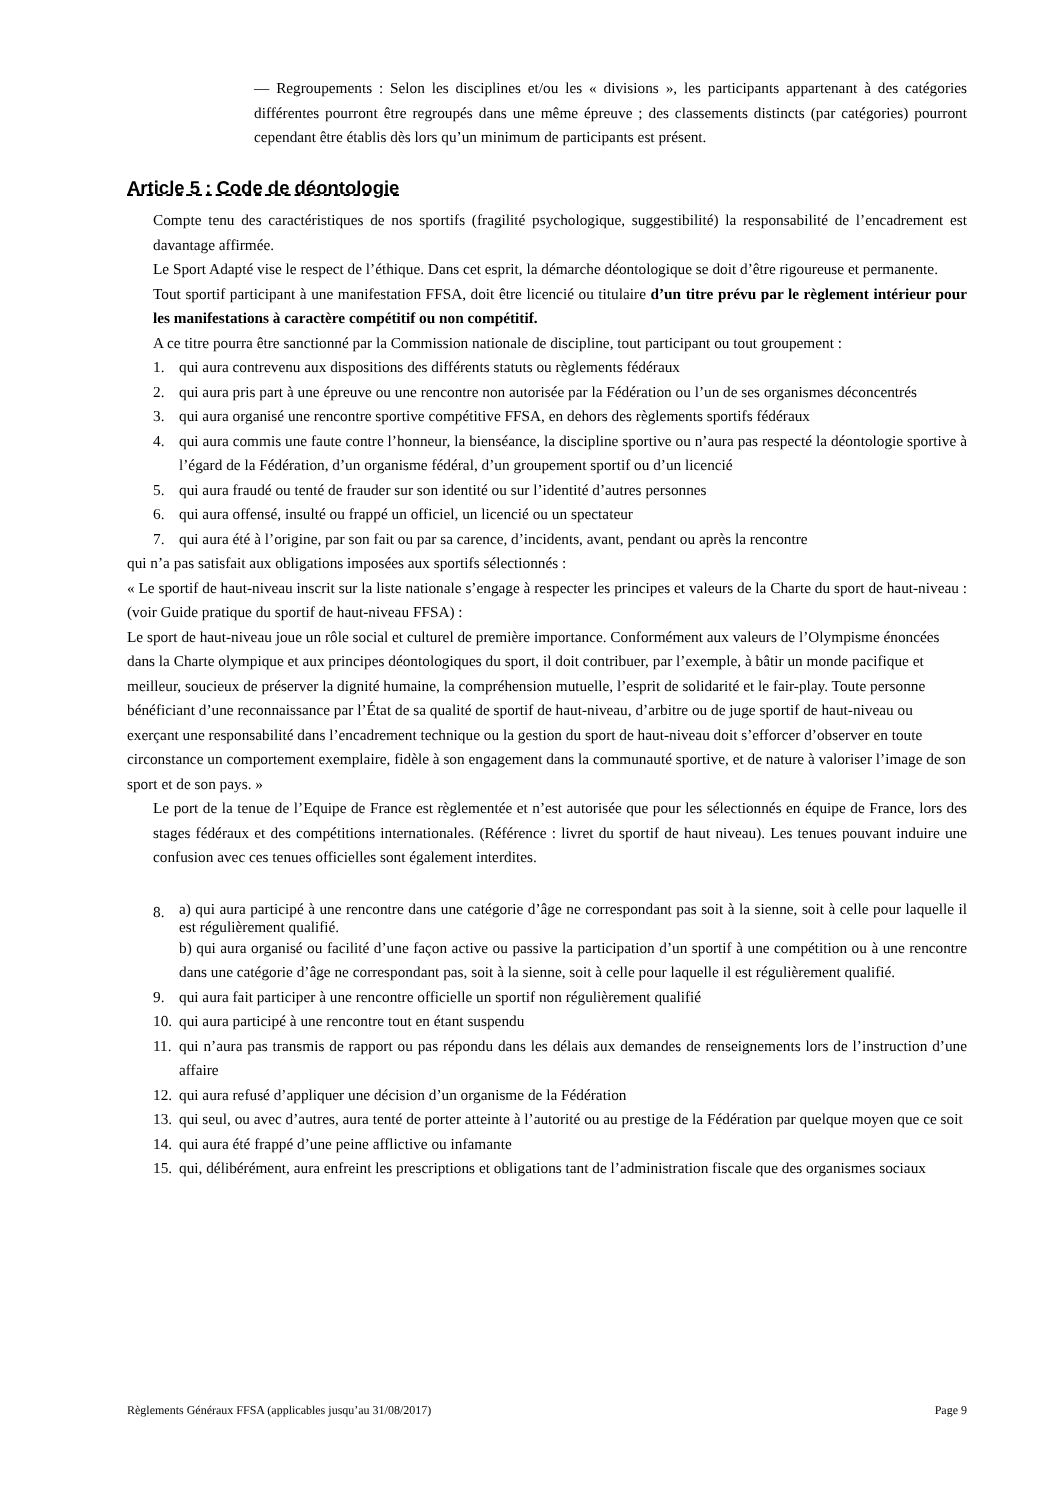— Regroupements : Selon les disciplines et/ou les « divisions », les participants appartenant à des catégories différentes pourront être regroupés dans une même épreuve ; des classements distincts (par catégories) pourront cependant être établis dès lors qu’un minimum de participants est présent.
Article 5 : Code de déontologie
Compte tenu des caractéristiques de nos sportifs (fragilité psychologique, suggestibilité) la responsabilité de l’encadrement est davantage affirmée.
Le Sport Adapté vise le respect de l’éthique. Dans cet esprit, la démarche déontologique se doit d’être rigoureuse et permanente.
Tout sportif participant à une manifestation FFSA, doit être licencié ou titulaire d’un titre prévu par le règlement intérieur pour les manifestations à caractère compétitif ou non compétitif.
A ce titre pourra être sanctionné par la Commission nationale de discipline, tout participant ou tout groupement :
1. qui aura contrevenu aux dispositions des différents statuts ou règlements fédéraux
2. qui aura pris part à une épreuve ou une rencontre non autorisée par la Fédération ou l’un de ses organismes déconcentrés
3. qui aura organisé une rencontre sportive compétitive FFSA, en dehors des règlements sportifs fédéraux
4. qui aura commis une faute contre l’honneur, la bienséance, la discipline sportive ou n’aura pas respecté la déontologie sportive à l’égard de la Fédération, d’un organisme fédéral, d’un groupement sportif ou d’un licencié
5. qui aura fraudé ou tenté de frauder sur son identité ou sur l’identité d’autres personnes
6. qui aura offensé, insulté ou frappé un officiel, un licencié ou un spectateur
7. qui aura été à l’origine, par son fait ou par sa carence, d’incidents, avant, pendant ou après la rencontre
qui n’a pas satisfait aux obligations imposées aux sportifs sélectionnés :
« Le sportif de haut-niveau inscrit sur la liste nationale s’engage à respecter les principes et valeurs de la Charte du sport de haut-niveau : (voir Guide pratique du sportif de haut-niveau FFSA) :
Le sport de haut-niveau joue un rôle social et culturel de première importance. Conformément aux valeurs de l’Olympisme énoncées dans la Charte olympique et aux principes déontologiques du sport, il doit contribuer, par l’exemple, à bâtir un monde pacifique et meilleur, soucieux de préserver la dignité humaine, la compréhension mutuelle, l’esprit de solidarité et le fair-play. Toute personne bénéficiant d’une reconnaissance par l’État de sa qualité de sportif de haut-niveau, d’arbitre ou de juge sportif de haut-niveau ou exerçant une responsabilité dans l’encadrement technique ou la gestion du sport de haut-niveau doit s’efforcer d’observer en toute circonstance un comportement exemplaire, fidèle à son engagement dans la communauté sportive, et de nature à valoriser l’image de son sport et de son pays. »
Le port de la tenue de l’Equipe de France est règlementée et n’est autorisée que pour les sélectionnés en équipe de France, lors des stages fédéraux et des compétitions internationales. (Référence : livret du sportif de haut niveau). Les tenues pouvant induire une confusion avec ces tenues officielles sont également interdites.
8. a) qui aura participé à une rencontre dans une catégorie d’âge ne correspondant pas soit à la sienne, soit à celle pour laquelle il est régulièrement qualifié.
b) qui aura organisé ou facilité d’une façon active ou passive la participation d’un sportif à une compétition ou à une rencontre dans une catégorie d’âge ne correspondant pas, soit à la sienne, soit à celle pour laquelle il est régulièrement qualifié.
9. qui aura fait participer à une rencontre officielle un sportif non régulièrement qualifié
10. qui aura participé à une rencontre tout en étant suspendu
11. qui n’aura pas transmis de rapport ou pas répondu dans les délais aux demandes de renseignements lors de l’instruction d’une affaire
12. qui aura refusé d’appliquer une décision d’un organisme de la Fédération
13. qui seul, ou avec d’autres, aura tenté de porter atteinte à l’autorité ou au prestige de la Fédération par quelque moyen que ce soit
14. qui aura été frappé d’une peine afflictive ou infamante
15. qui, délibérément, aura enfreint les prescriptions et obligations tant de l’administration fiscale que des organismes sociaux
Règlements Généraux FFSA (applicables jusqu’au 31/08/2017) Page 9